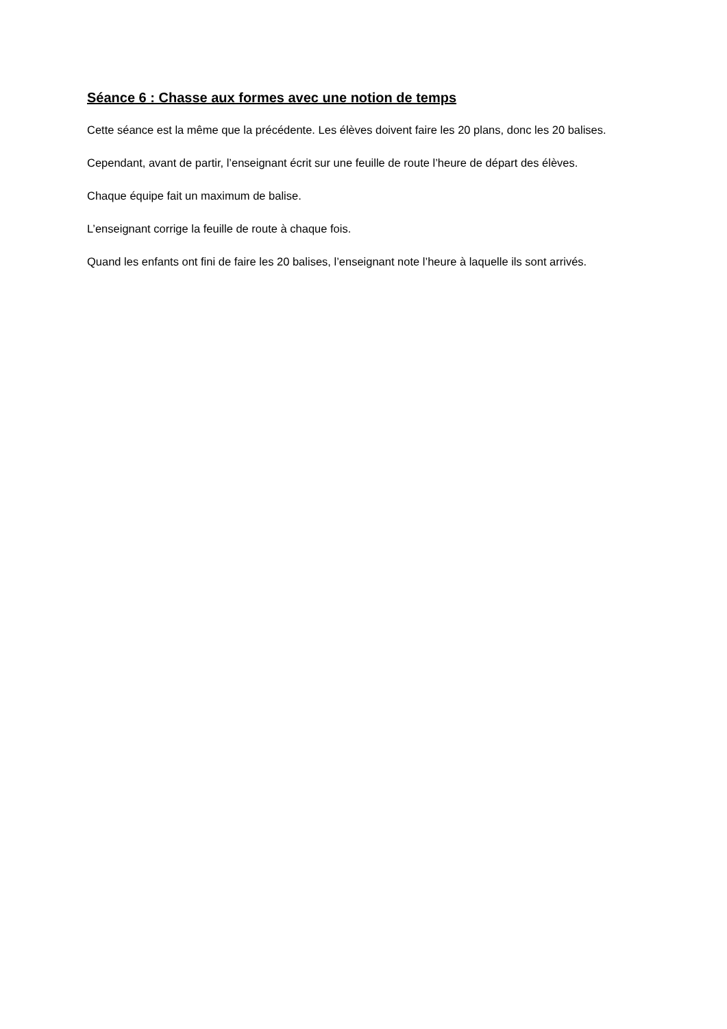Séance 6 : Chasse aux formes avec une notion de temps
Cette séance est la même que la précédente. Les élèves doivent faire les 20 plans, donc les 20 balises.
Cependant, avant de partir, l’enseignant écrit sur une feuille de route l’heure de départ des élèves.
Chaque équipe fait un maximum de balise.
L’enseignant corrige la feuille de route à chaque fois.
Quand les enfants ont fini de faire les 20 balises, l’enseignant note l’heure à laquelle ils sont arrivés.